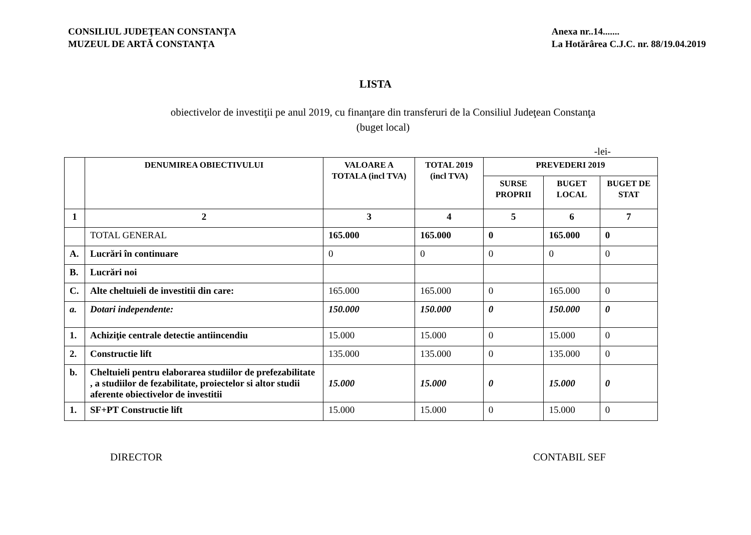CONSILIUL JUDEŢEAN CONSTANŢA
MUZEUL DE ARTĂ CONSTANŢA
Anexa nr..14.......
La Hotărârea C.J.C. nr. 88/19.04.2019
LISTA
obiectivelor de investiţii pe anul 2019, cu finanţare din transferuri de la Consiliul Judeţean Constanţa
(buget local)
-lei-
| | DENUMIREA OBIECTIVULUI | VALOARE A TOTALA (incl TVA) | TOTAL 2019 (incl TVA) | PREVEDERI 2019 | | |
| --- | --- | --- | --- | --- | --- | --- |
| | | | | SURSE PROPRII | BUGET LOCAL | BUGET DE STAT |
| 1 | 2 | 3 | 4 | 5 | 6 | 7 |
| | TOTAL GENERAL | 165.000 | 165.000 | 0 | 165.000 | 0 |
| A. | Lucrări în continuare | 0 | 0 | 0 | 0 | 0 |
| B. | Lucrări noi | | | | | |
| C. | Alte cheltuieli de investitii din care: | 165.000 | 165.000 | 0 | 165.000 | 0 |
| a. | Dotari independente: | 150.000 | 150.000 | 0 | 150.000 | 0 |
| 1. | Achiziţie centrale detectie antiincendiu | 15.000 | 15.000 | 0 | 15.000 | 0 |
| 2. | Constructie lift | 135.000 | 135.000 | 0 | 135.000 | 0 |
| b. | Cheltuieli pentru elaborarea studiilor de prefezabilitate , a studiilor de fezabilitate, proiectelor si altor studii aferente obiectivelor de investitii | 15.000 | 15.000 | 0 | 15.000 | 0 |
| 1. | SF+PT Constructie lift | 15.000 | 15.000 | 0 | 15.000 | 0 |
DIRECTOR CONTABIL SEF